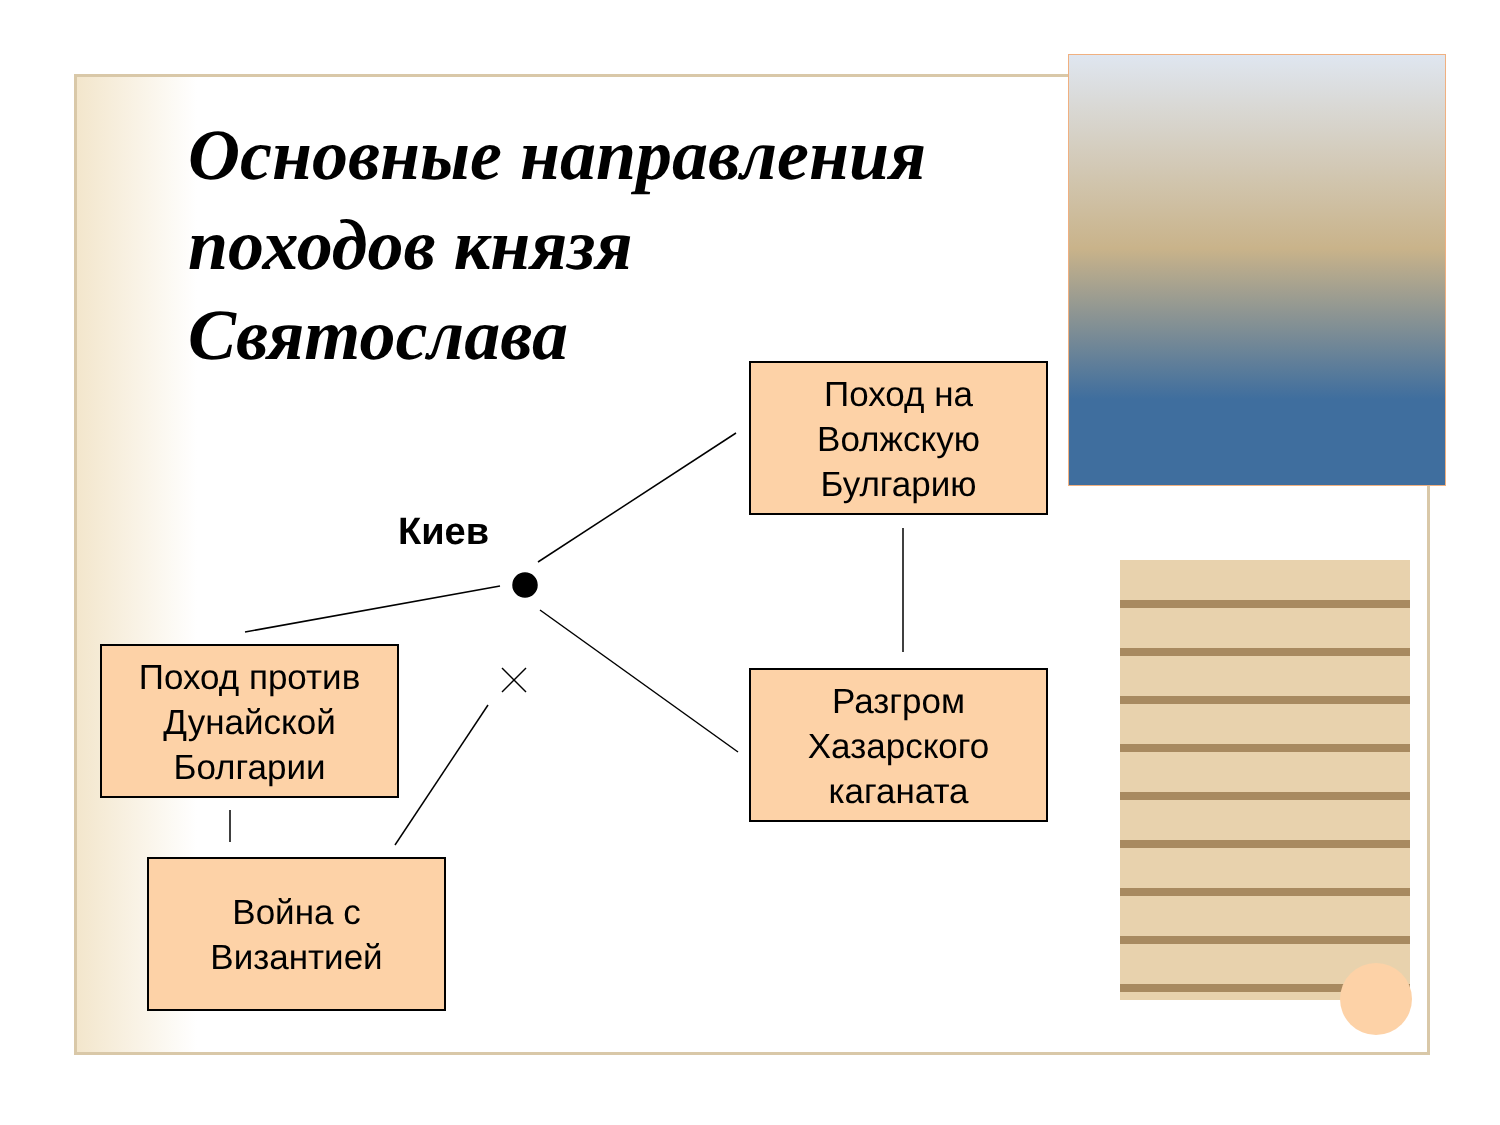Основные направления
походов князя
Святослава
Киев
Поход на
Волжскую
Булгарию
Разгром
Хазарского
каганата
Поход против
Дунайской
Болгарии
Война с
Византией